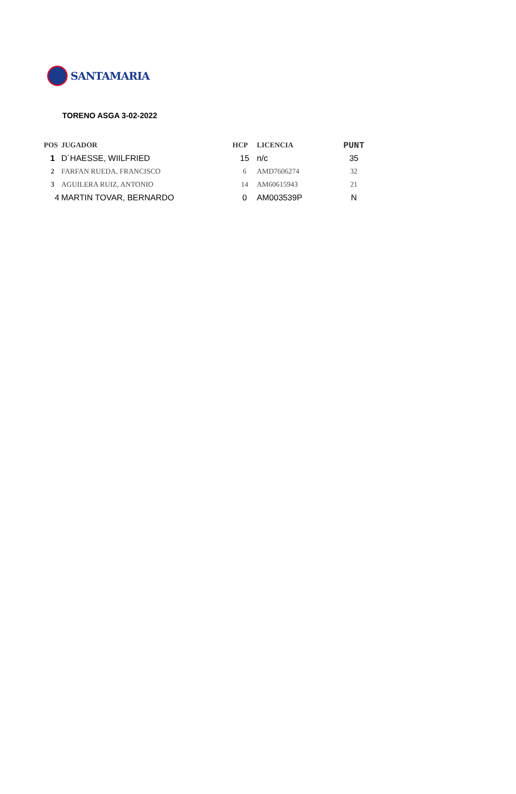SANTAMARIA
TORENO ASGA 3-02-2022
| POS | JUGADOR | HCP | LICENCIA | PUNT |
| --- | --- | --- | --- | --- |
| 1 | D´HAESSE, WIILFRIED | 15 | n/c | 35 |
| 2 | FARFAN RUEDA, FRANCISCO | 6 | AMD7606274 | 32 |
| 3 | AGUILERA RUIZ, ANTONIO | 14 | AM60615943 | 21 |
| 4 | MARTIN TOVAR, BERNARDO | 0 | AM003539P | N |